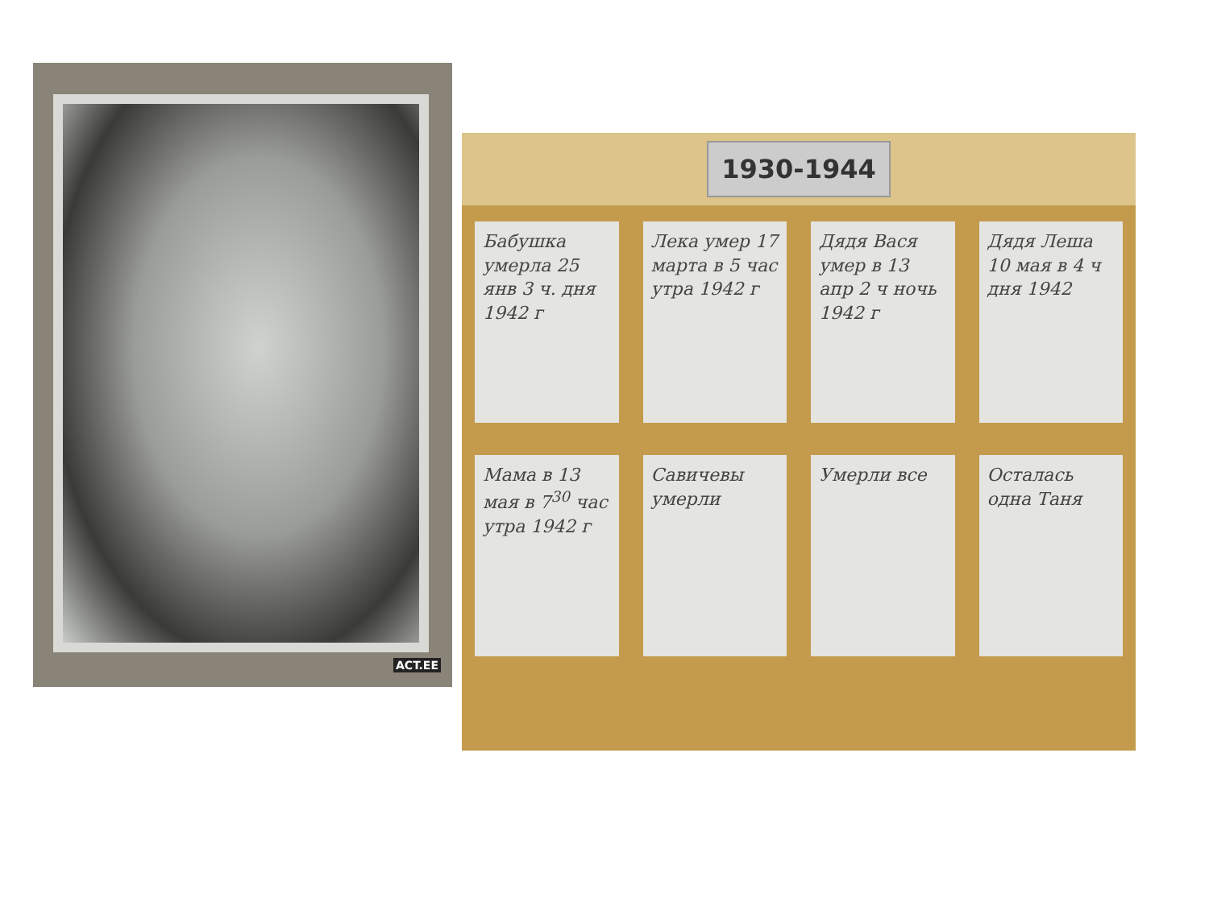ACT.EE
1930-1944
Бабушка умерла 25 янв 3 ч. дня 1942 г
Лека умер 17 марта в 5 час утра 1942 г
Дядя Вася умер в 13 апр 2 ч ночь 1942 г
Дядя Леша 10 мая в 4 ч дня 1942
Мама в 13 мая в 7<sup>30</sup> час утра 1942 г
Савичевы умерли Умерли все Осталась одна Таня